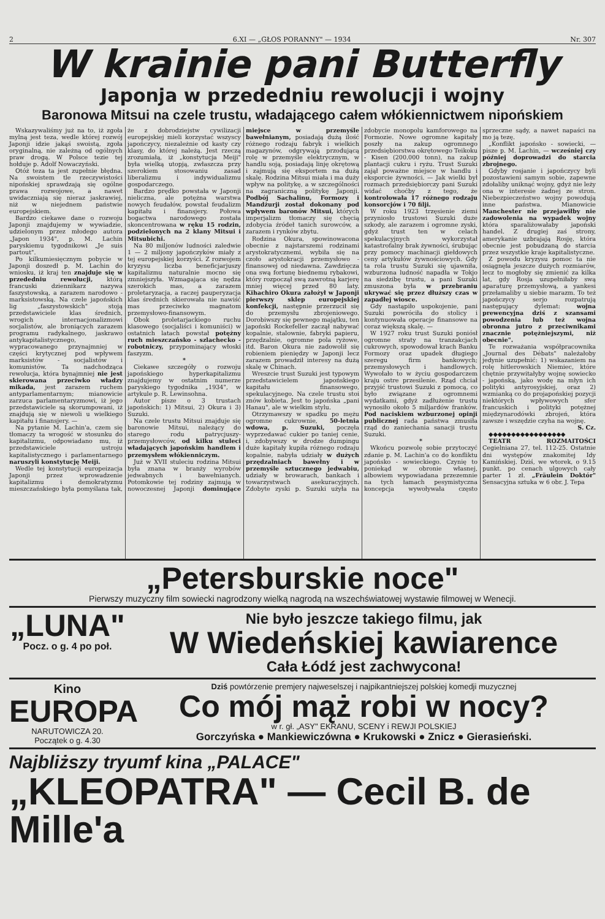2 6.XI — „GŁOS PORANNY" — 1934 Nr. 307
W krainie pani Butterfly
Japonja w przededniu rewolucji i wojny
Baronowa Mitsui na czele trustu, władającego całem włókiennictwem nipońskiem
Wskazywaliśmy już na to, iż zgoła mylną jest teza, wedle której rozwój Japonji idzie jakąś swoistą, zgoła oryginalną, nie zależną od ogólnych praw drogą. W Polsce tezie tej hołduje p. Adolf Nowaczyński.
Otóż teza ta jest zupełnie błędna. Na swoistem tle rzeczywistości nipońskiej sprawdzają się ogólne prawa rozwojowe, a nawet uwidaczniają się nieraz jaskrawiej, niż w niejednem państwie europejskiem.
Bardzo ciekawe dane o rozwoju Japonji znajdujemy w wywiadzie, udzielonym przez młodego autora „Japon 1934", p. M. Lachin paryskiemu tygodnikowi „Je suis partout".
Po kilkumiesięcznym pobycie w Japonji doszedł p. M. Lachin do wniosku, iż kraj ten znajduje się w przededniu rewolucji, którą francuski dziennikarz nazywa faszystowską, a zarazem narodowo - marksistowską. Na czele japońskich lig „faszystowskich" stoją przedstawiciele klas średnich, wrogich internacjonalizmowi socjalistów, ale broniących zarazem programu radykalnego, jaskrawo antykapitalistycznego, wypracowanego przynajmniej w części krytycznej pod wpływem marksistów - socjalistów i komunistów. Ta nadchodząca rewolucja, która bynajmniej nie jest skierowana przeciwko władzy mikada, jest zarazem ruchem antyparlamentarnym; mianowicie zarzuca parlamentaryzmowi, iż jego przedstawiciele są skorumpowani, iż znajdują się w niewoli u wielkiego kapitału i finansjery. —
Na pytanie M. Lachin'a, czem się tłomaczy ta wrogość w stosunku do kapitalizmu, odpowiadano mu, iż przedstawiciele ustroju kapitalistycznego i parlamentarnego naruszyli konstytucję Meiji.
Wedle tej konstytucji europeizacja Japonji przez wprowadzenie kapitalizmu i demokratyzmu mieszczańskiego była pomyślana tak, że z dobrodziejstw cywilizacji europejskiej mieli korzystać wszyscy japończycy, niezależnie od kasty czy klasy, do której należą. Jest rzeczą zrozumiałą, iż „konstytucja Meiji" była wielką utopją, zwłaszcza przy szerokiem stosowaniu zasad liberalizmu i indywidualizmu gospodarczego.
Bardzo prędko powstała w Japonji nieliczna, ale potężna warstwa nowych feudałów, powstał feudalizm kapitału i finansjery. Połowa bogactwa narodowego została skoncentrowana w ręku 15 rodzin, podzielonych na 2 klany Mitsui i Mitsubichi.
Na 80 miljonów ludności zaledwie 1 — 2 miljony japończyków miały z tej europejskiej korzyści. Z rozwojem kryzysu liczba beneficjarjuszy kapitalizmu naturalnie mocno się zmniejszyła. Wzmagająca się nędza szerokich mas, a zarazem proletaryzacja, a raczej pauperyzacja klas średnich skierowała nie nawiść mas przeciwko magnatom przemysłowo-finansowym.
Obok proletarjackiego ruchu klasowego (socjaliści i komuniści) w ostatnich latach powstał potężny ruch mieszczańsko - szlachecko - robotniczy, przypominający włoski faszyzm.
*
Ciekawe szczegóły o rozwoju japońskiego hyperkapitalizmu znajdujemy w ostatnim numerze paryskiego tygodnika „1934", w artykule p. R. Lewinsohna.
Autor pisze o 3 trustach japońskich: 1) Mitsui, 2) Okura i 3) Suzuki.
Na czele trustu Mitsui znajduje się baronowie Mitsui, należący do starego rodu patrycjuszy-przemysłowców, od kilku stuleci władających japońskim handlem i przemysłem włókienniczym.
Już w XVII stuleciu rodzina Mitsui była znana w branży wyrobów jedwabnych i bawełnianych. Potomkowie tej rodziny zajmują w nowoczesnej Japonji dominujące miejsce w przemyśle bawełnianym, posiadają dużą ilość różnego rodzaju fabryk i wielkich magazynów, odgrywają przodującą rolę w przemyśle elektrycznym, w handlu soją, posiadają linję okrętową i zajmują się eksportem na dużą skalę. Rodzina Mitsui miała i ma duży wpływ na politykę, a w szczególności na zagraniczną politykę Japonji. Podbój Sachalinu, Formozy i Mandżurji został dokonany pod wpływem baronów Mitsui, których imperjalizm tłomaczy się chęcią zdobycia źródeł tanich surowców, a zarazem i rynków zbytu.
Rodzina Okura, spowinowacona obecnie z najstarszemi rodzinami arystokratycznemi, wybiła się na czoło arystokracji przemysłowo - finansowej od niedawna. Zawdzięcza ona swą fortunę biednemu rybakowi, który rozpoczął swą zawrotną karjerę mniej więcej przed 80 laty. Kihachiro Okura założył w Japonji pierwszy sklep europejskiej konfekcji, następnie przerzucił się do przemysłu zbrojeniowego. Dorobiwszy się pewnego majątku, ten japoński Rockefeller zaczął nabywać kopalnie, stalownie, fabryki papieru, przędzalnie, ogromne pola ryżowe, itd. Baron Okura nie zadowolił się robieniem pieniędzy w Japonji lecz zarazem prowadził interesy na dużą skalę w Chinach.
Wreszcie trust Suzuki jest typowym przedstawicielem japońskiego kapitału finansowego, spekulacyjnego. Na czele trustu stoi znów kobieta. Jest to japońska „pani Hanau", ale w wielkim stylu.
Otrzymawszy w spadku po mężu ogromne cukrownie, 50-letnia wdowa, p. Suzuki, poczęła wyprzedawać cukier po taniej cenie, i, zdobywszy w drodze dumpingu duże kapitały kupiła różnego rodzaju kopalnie, nabyła udziały w dużych przędzalniach bawełny i w przemyśle sztucznego jedwabiu, udziały w browarach, bankach i towarzystwach asekuracyjnych. Zdobyte zyski p. Suzuki użyła na zdobycie monopolu kamforowego na Formozie. Nowe ogromne kapitały poszły na zakup ogromnego przedsiębiorstwa okrętowego Teikoku - Kisen (200.000 tonn), na zakup plantacji cukru i ryżu. Trust Suzuki zajął poważne miejsce w handlu i eksporcie żywności. — Jak wielki był rozmach przedsiębiorczy pani Suzuki widać choćby z tego, że kontrolowała 17 różnego rodzaju konsorcjów i 70 filji.
W roku 1923 trzęsienie ziemi przyniosło trustowi Suzuki duże szkody, ale zarazem i ogromne zyski, gdyż trust ten w celach spekulacyjnych wykorzystał katastrofalny brak żywności, śrubując przy pomocy machinacji giełdowych ceny artykułów żywnościowych. Gdy ta rola trustu Suzuki się ujawniła, wzburzona ludność napadła w Tokjo na siedzibę trustu, a pani Suzuki zmuszona była w przebraniu ukrywać się przez dłuższy czas w zapadłej wiosce.
Gdy nastąpiło uspokojenie, pani Suzuki powróciła do stolicy i kontynuowała operacje finansowe na coraz większą skalę. —
W 1927 roku trust Suzuki poniósł ogromne straty na tranzakcjach cukrowych, spowodował krach Banku Formozy oraz upadek długiego szeregu firm bankowych; przemysłowych i handlowych. Wywołało to w życiu gospodarczem kraju ostre przesilenie. Rząd chciał przyjść trustowi Suzuki z pomocą, co było związane z ogromnemi wydatkami, gdyż zadłużenie trustu wynosiło około 5 miljardów franków. Pod naciskiem wzburzonej opinji publicznej rada państwa zmusiła rząd do zaniechania sanacji trustu Suzuki.
*
Wkońcu pozwolę sobie przytoczyć zdanie p. M. Lachin'a co do konfliktu japońsko - sowieckiego. Czynię to poniekąd w obronie własnej, albowiem wypowiadana przezemnie na tych łamach pesymistyczna koncepcja wywoływała często sprzeczne sądy, a nawet napaści na mo ją tezę.
„Konflikt japońsko - sowiecki, — pisze p. M. Lachin, — wcześniej czy później doprowadzi do starcia zbrojnego.
Gdyby rosjanie i japończycy byli pozostawieni samym sobie, zapewne zdołaliby uniknąć wojny, gdyż nie leży ona w interesie żadnej ze stron. Niebezpieczeństwo wojny powodują inne państwa. Mianowicie Manchester nie przejawiłby nie zadowolenia na wypadek wojny która sparaliżowałaby japoński handel. Z drugiej zaś strony, amerykanie uzbrajają Rosję, która obecnie jest pobudzaną do starcia przez wszystkie kraje kapitalistyczne.
Z powodu kryzysu pomoc ta nie osiągnęła jeszcze dużych rozmiarów, lecz to mogłoby się zmienić za kilka lat, gdy Rosja uzupełniłaby swą aparaturę przemysłową, a yankesi przełamaliby u siebie marazm. To też japończycy serjo rozpatrują następujący dylemat: wojna prewencyjna dziś z szansami powodzenia lub też wojna obronna jutro z przeciwnikami znacznie potężniejszymi, niż obecnie".
Te rozważania współpracownika „Journal des Débats" należałoby jedynie uzupełnić: 1) wskazaniem na rolę hitlerowskich Niemiec, które chętnie przywitałyby wojnę sowiecko - japońską, jako wodę na młyn ich polityki antyrosyjskiej, oraz 2) wzmianką co do projapońskiej pozycji niektórych wpływowych sfer francuskich i polityki potężnej międzynarodówki zbrojeń, która zawsze i wszędzie czyha na wojnę.
S. Cz.
◆◆◆◆◆◆◆◆◆◆◆◆◆◆◆◆◆
TEATR ROZMAITOŚCI Cegielniana 27, tel. 112-25. Ostatnie dni występów znakomitej Idy Kamińskiej. Dziś, we wtorek, o 9.15 punkt. po cenach ulgowych cały parter 1 zł. „Fräulein Doktór" Sensacyjna sztuka w 6 obr. J. Tepa
„Petersburskie noce"
Pierwszy muzyczny film sowiecki nagrodzony wielką nagrodą na wszechświatowej wystawie filmowej w Wenecji.
„LUNA"
Pocz. o g. 4 po poł.
Nie było jeszcze takiego filmu, jak
W Wiedeńskiej kawiarence
Cała Łódź jest zachwycona!
Kino
EUROPA
NARUTOWICZA 20.
Początek o g. 4.30
Dziś powtórzenie premjery najweselszej i najpikantniejszej polskiej komedji muzycznej
Co mój mąż robi w nocy?
w r. gł. „ASY" EKRANU, SCENY i REWJI POLSKIEJ
Gorczyńska ● Mankiewiczówna ● Krukowski ● Znicz ● Gierasieński.
Najbliższy tryumf kina „PALACE"
„KLEOPATRA" — Cecil B. de Mille'a